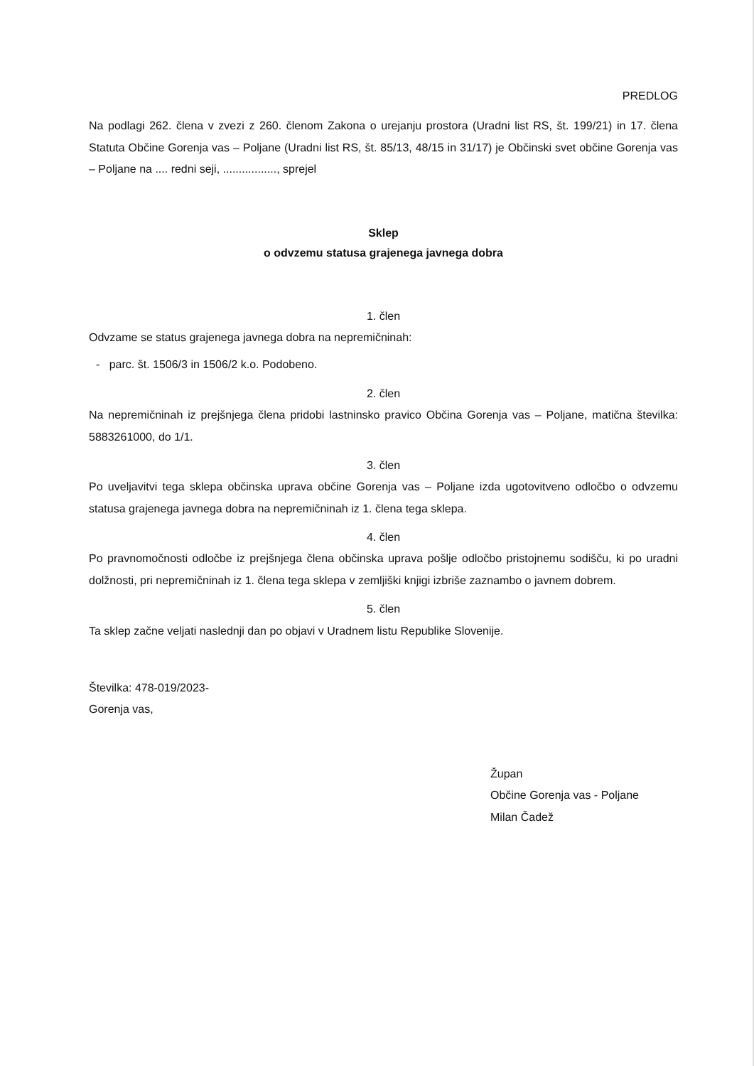PREDLOG
Na podlagi 262. člena v zvezi z 260. členom Zakona o urejanju prostora (Uradni list RS, št. 199/21) in 17. člena Statuta Občine Gorenja vas – Poljane (Uradni list RS, št. 85/13, 48/15 in 31/17) je Občinski svet občine Gorenja vas – Poljane na .... redni seji, ................., sprejel
Sklep
o odvzemu statusa grajenega javnega dobra
1. člen
Odvzame se status grajenega javnega dobra na nepremičninah:
- parc. št. 1506/3 in 1506/2 k.o. Podobeno.
2. člen
Na nepremičninah iz prejšnjega člena pridobi lastninsko pravico Občina Gorenja vas – Poljane, matična številka: 5883261000, do 1/1.
3. člen
Po uveljavitvi tega sklepa občinska uprava občine Gorenja vas – Poljane izda ugotovitveno odločbo o odvzemu statusa grajenega javnega dobra na nepremičninah iz 1. člena tega sklepa.
4. člen
Po pravnomočnosti odločbe iz prejšnjega člena občinska uprava pošlje odločbo pristojnemu sodišču, ki po uradni dolžnosti, pri nepremičninah iz 1. člena tega sklepa v zemljiški knjigi izbriše zaznambo o javnem dobrem.
5. člen
Ta sklep začne veljati naslednji dan po objavi v Uradnem listu Republike Slovenije.
Številka: 478-019/2023-
Gorenja vas,
Župan
Občine Gorenja vas - Poljane
Milan Čadež